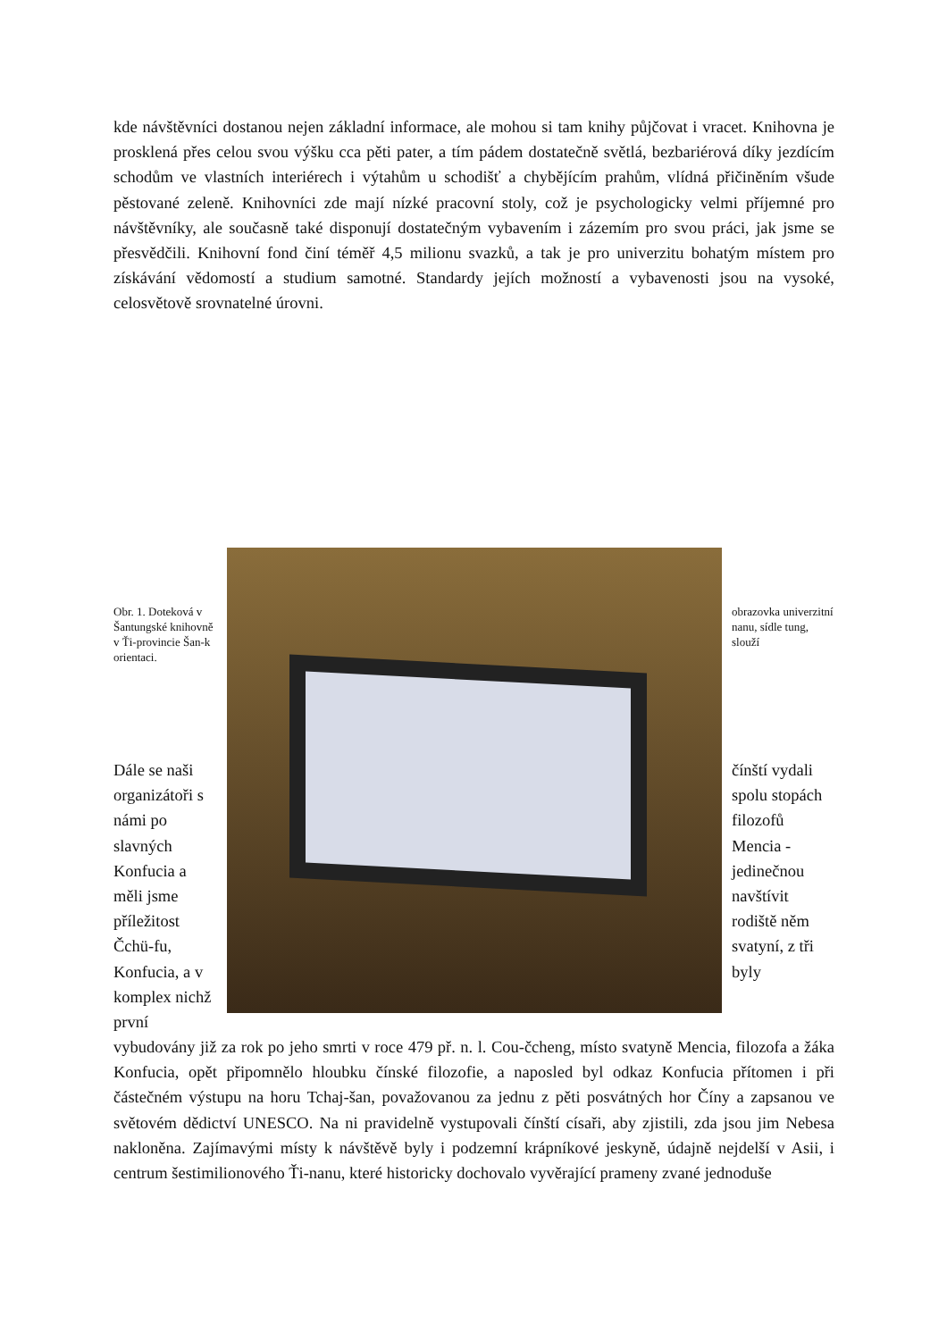kde návštěvníci dostanou nejen základní informace, ale mohou si tam knihy půjčovat i vracet. Knihovna je prosklená přes celou svou výšku cca pěti pater, a tím pádem dostatečně světlá, bezbariérová díky jezdícím schodům ve vlastních interiérech i výtahům u schodišť a chybějícím prahům, vlídná přičiněním všude pěstované zeleně. Knihovníci zde mají nízké pracovní stoly, což je psychologicky velmi příjemné pro návštěvníky, ale současně také disponují dostatečným vybavením i zázemím pro svou práci, jak jsme se přesvědčili. Knihovní fond činí téměř 4,5 milionu svazků, a tak je pro univerzitu bohatým místem pro získávání vědomostí a studium samotné. Standardy jejích možností a vybavenosti jsou na vysoké, celosvětově srovnatelné úrovni.
Obr. 1. Doteková v Šantungské knihovně v Ťi-provincie Šan-k orientaci.
Dále se naši organizátoři s námi po slavných Konfucia a měli jsme příležitost Čchü-fu, Konfucia, a v komplex nichž první
obrazovka univerzitní nanu, sídle tung, slouží
čínští vydali spolu stopách filozofů Mencia - jedinečnou navštívit rodiště něm svatyní, z tři byly
vybudovány již za rok po jeho smrti v roce 479 př. n. l. Cou-čcheng, místo svatyně Mencia, filozofa a žáka Konfucia, opět připomnělo hloubku čínské filozofie, a naposled byl odkaz Konfucia přítomen i při částečném výstupu na horu Tchaj-šan, považovanou za jednu z pěti posvátných hor Číny a zapsanou ve světovém dědictví UNESCO. Na ni pravidelně vystupovali čínští císaři, aby zjistili, zda jsou jim Nebesa nakloněna. Zajímavými místy k návštěvě byly i podzemní krápníkové jeskyně, údajně nejdelší v Asii, i centrum šestimilionového Ťi-nanu, které historicky dochovalo vyvěrající prameny zvané jednoduše